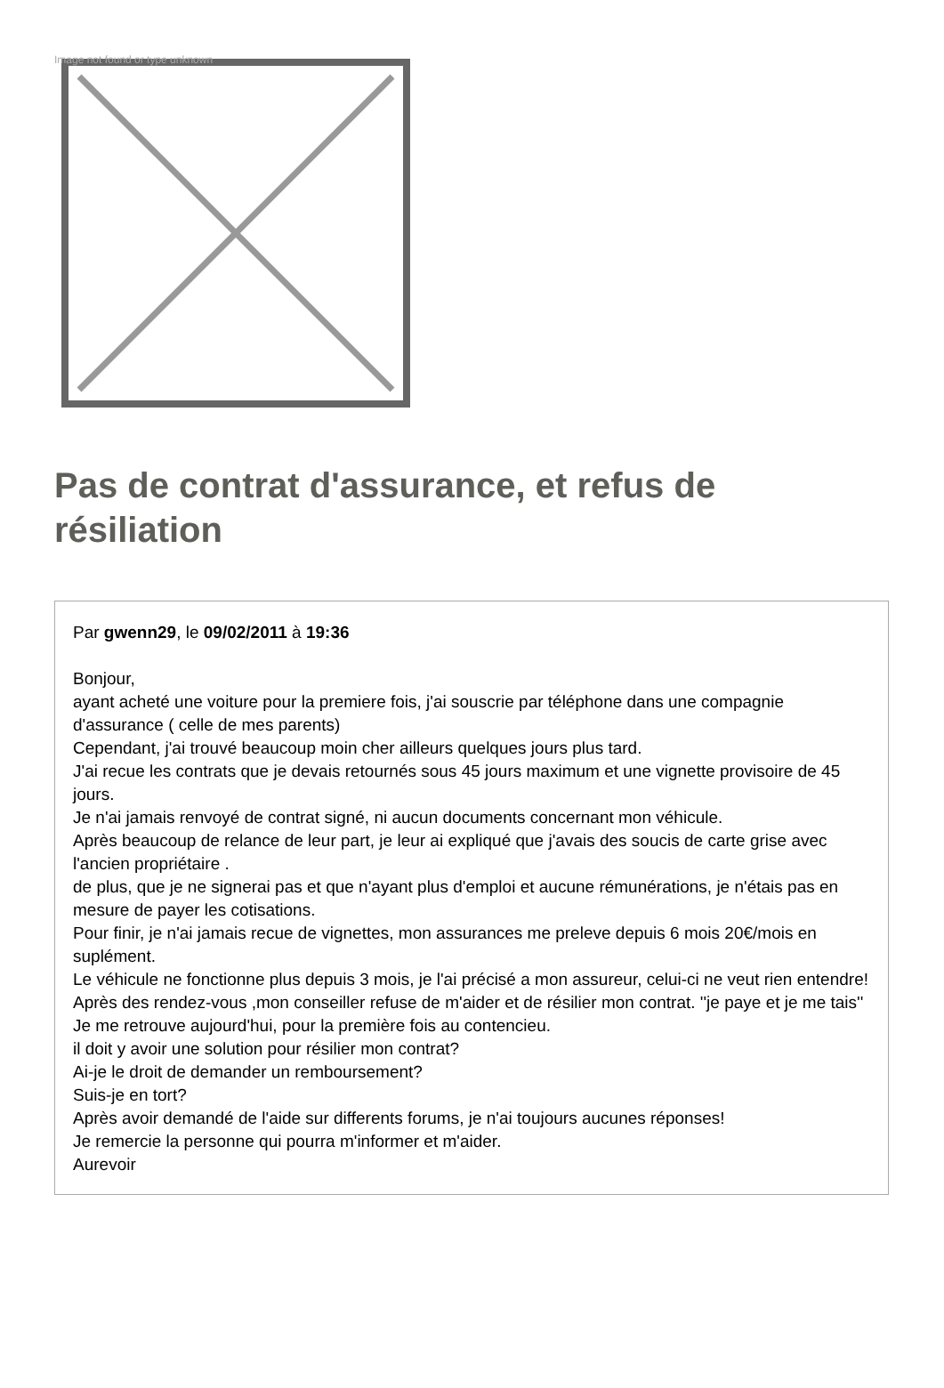Image not found or type unknown
Pas de contrat d'assurance, et refus de résiliation
Par gwenn29, le 09/02/2011 à 19:36
Bonjour,
ayant acheté une voiture pour la premiere fois, j'ai souscrie par téléphone dans une compagnie d'assurance ( celle de mes parents)
Cependant, j'ai trouvé beaucoup moin cher ailleurs quelques jours plus tard.
J'ai recue les contrats que je devais retournés sous 45 jours maximum et une vignette provisoire de 45 jours.
Je n'ai jamais renvoyé de contrat signé, ni aucun documents concernant mon véhicule.
Après beaucoup de relance de leur part, je leur ai expliqué que j'avais des soucis de carte grise avec l'ancien propriétaire .
de plus, que je ne signerai pas et que n'ayant plus d'emploi et aucune rémunérations, je n'étais pas en mesure de payer les cotisations.
Pour finir, je n'ai jamais recue de vignettes, mon assurances me preleve depuis 6 mois 20€/mois en suplément.
Le véhicule ne fonctionne plus depuis 3 mois, je l'ai précisé a mon assureur, celui-ci ne veut rien entendre!
Après des rendez-vous ,mon conseiller refuse de m'aider et de résilier mon contrat. ''je paye et je me tais''
Je me retrouve aujourd'hui, pour la première fois au contencieu.
il doit y avoir une solution pour résilier mon contrat?
Ai-je le droit de demander un remboursement?
Suis-je en tort?
Après avoir demandé de l'aide sur differents forums, je n'ai toujours aucunes réponses!
Je remercie la personne qui pourra m'informer et m'aider.
Aurevoir